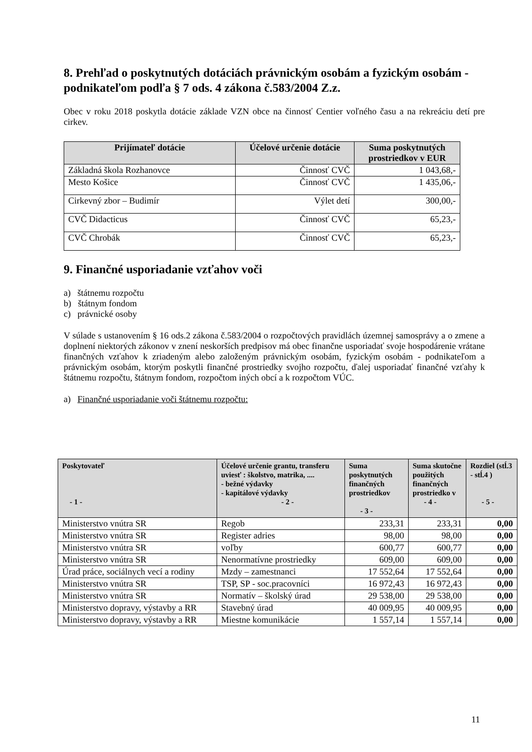8. Prehľad o poskytnutých dotáciách právnickým osobám a fyzickým osobám - podnikateľom podľa § 7 ods. 4 zákona č.583/2004 Z.z.
Obec v roku 2018 poskytla dotácie základe VZN obce na činnosť Centier voľného času a na rekreáciu detí pre cirkev.
| Prijímateľ dotácie | Účelové určenie dotácie | Suma poskytnutých prostriedkov v EUR |
| --- | --- | --- |
| Základná škola Rozhanovce | Činnosť CVČ | 1 043,68,- |
| Mesto Košice | Činnosť CVČ | 1 435,06,- |
| Cirkevný zbor – Budimír | Výlet detí | 300,00,- |
| CVČ Didacticus | Činnosť CVČ | 65,23,- |
| CVČ Chrobák | Činnosť CVČ | 65,23,- |
9. Finančné usporiadanie vzťahov voči
a) štátnemu rozpočtu
b) štátnym fondom
c) právnické osoby
V súlade s ustanovením § 16 ods.2 zákona č.583/2004 o rozpočtových pravidlách územnej samosprávy a o zmene a doplnení niektorých zákonov v znení neskorších predpisov má obec finančne usporiadať svoje hospodárenie vrátane finančných vzťahov k zriadeným alebo založeným právnickým osobám, fyzickým osobám - podnikateľom a právnickým osobám, ktorým poskytli finančné prostriedky svojho rozpočtu, ďalej usporiadať finančné vzťahy k štátnemu rozpočtu, štátnym fondom, rozpočtom iných obcí a k rozpočtom VÚC.
a) Finančné usporiadanie voči štátnemu rozpočtu:
| Poskytovateľ - 1 - | Účelové určenie grantu, transferu uviesť : školstvo, matrika, .... - bežné výdavky - kapitálové výdavky - 2 - | Suma poskytnutých finančných prostriedkov - 3 - | Suma skutočne použitých finančných prostriedko v - 4 - | Rozdiel (stĺ.3 - stĺ.4 ) - 5 - |
| --- | --- | --- | --- | --- |
| Ministerstvo vnútra SR | Regob | 233,31 | 233,31 | 0,00 |
| Ministerstvo vnútra SR | Register adries | 98,00 | 98,00 | 0,00 |
| Ministerstvo vnútra SR | voľby | 600,77 | 600,77 | 0,00 |
| Ministerstvo vnútra SR | Nenormatívne prostriedky | 609,00 | 609,00 | 0,00 |
| Úrad práce, sociálnych vecí a rodiny | Mzdy – zamestnanci | 17 552,64 | 17 552,64 | 0,00 |
| Ministerstvo vnútra SR | TSP, SP - soc.pracovníci | 16 972,43 | 16 972,43 | 0,00 |
| Ministerstvo vnútra SR | Normatív – školský úrad | 29 538,00 | 29 538,00 | 0,00 |
| Ministerstvo dopravy, výstavby a RR | Stavebný úrad | 40 009,95 | 40 009,95 | 0,00 |
| Ministerstvo dopravy, výstavby a RR | Miestne komunikácie | 1 557,14 | 1 557,14 | 0,00 |
11